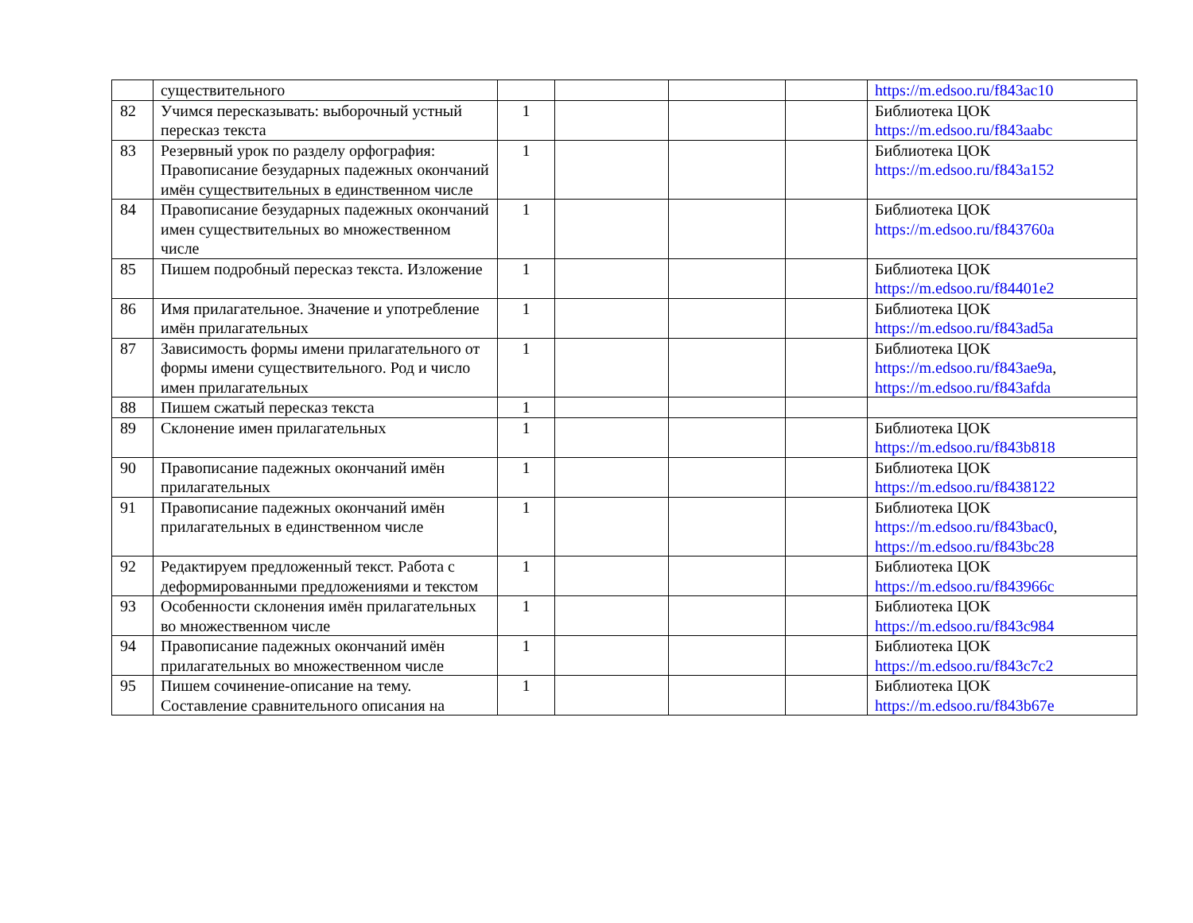| | существительного | | | | | https://m.edsoo.ru/f843ac10 |
| 82 | Учимся пересказывать: выборочный устный пересказ текста | 1 | | | | Библиотека ЦОК https://m.edsoo.ru/f843aabc |
| 83 | Резервный урок по разделу орфография: Правописание безударных падежных окончаний имён существительных в единственном числе | 1 | | | | Библиотека ЦОК https://m.edsoo.ru/f843a152 |
| 84 | Правописание безударных падежных окончаний имен существительных во множественном числе | 1 | | | | Библиотека ЦОК https://m.edsoo.ru/f843760a |
| 85 | Пишем подробный пересказ текста. Изложение | 1 | | | | Библиотека ЦОК https://m.edsoo.ru/f84401e2 |
| 86 | Имя прилагательное. Значение и употребление имён прилагательных | 1 | | | | Библиотека ЦОК https://m.edsoo.ru/f843ad5a |
| 87 | Зависимость формы имени прилагательного от формы имени существительного. Род и число имен прилагательных | 1 | | | | Библиотека ЦОК https://m.edsoo.ru/f843ae9a , https://m.edsoo.ru/f843afda |
| 88 | Пишем сжатый пересказ текста | 1 | | | | |
| 89 | Склонение имен прилагательных | 1 | | | | Библиотека ЦОК https://m.edsoo.ru/f843b818 |
| 90 | Правописание падежных окончаний имён прилагательных | 1 | | | | Библиотека ЦОК https://m.edsoo.ru/f8438122 |
| 91 | Правописание падежных окончаний имён прилагательных в единственном числе | 1 | | | | Библиотека ЦОК https://m.edsoo.ru/f843bac0 , https://m.edsoo.ru/f843bc28 |
| 92 | Редактируем предложенный текст. Работа с деформированными предложениями и текстом | 1 | | | | Библиотека ЦОК https://m.edsoo.ru/f843966c |
| 93 | Особенности склонения имён прилагательных во множественном числе | 1 | | | | Библиотека ЦОК https://m.edsoo.ru/f843c984 |
| 94 | Правописание падежных окончаний имён прилагательных во множественном числе | 1 | | | | Библиотека ЦОК https://m.edsoo.ru/f843c7c2 |
| 95 | Пишем сочинение-описание на тему. Составление сравнительного описания на | 1 | | | | Библиотека ЦОК https://m.edsoo.ru/f843b67e |